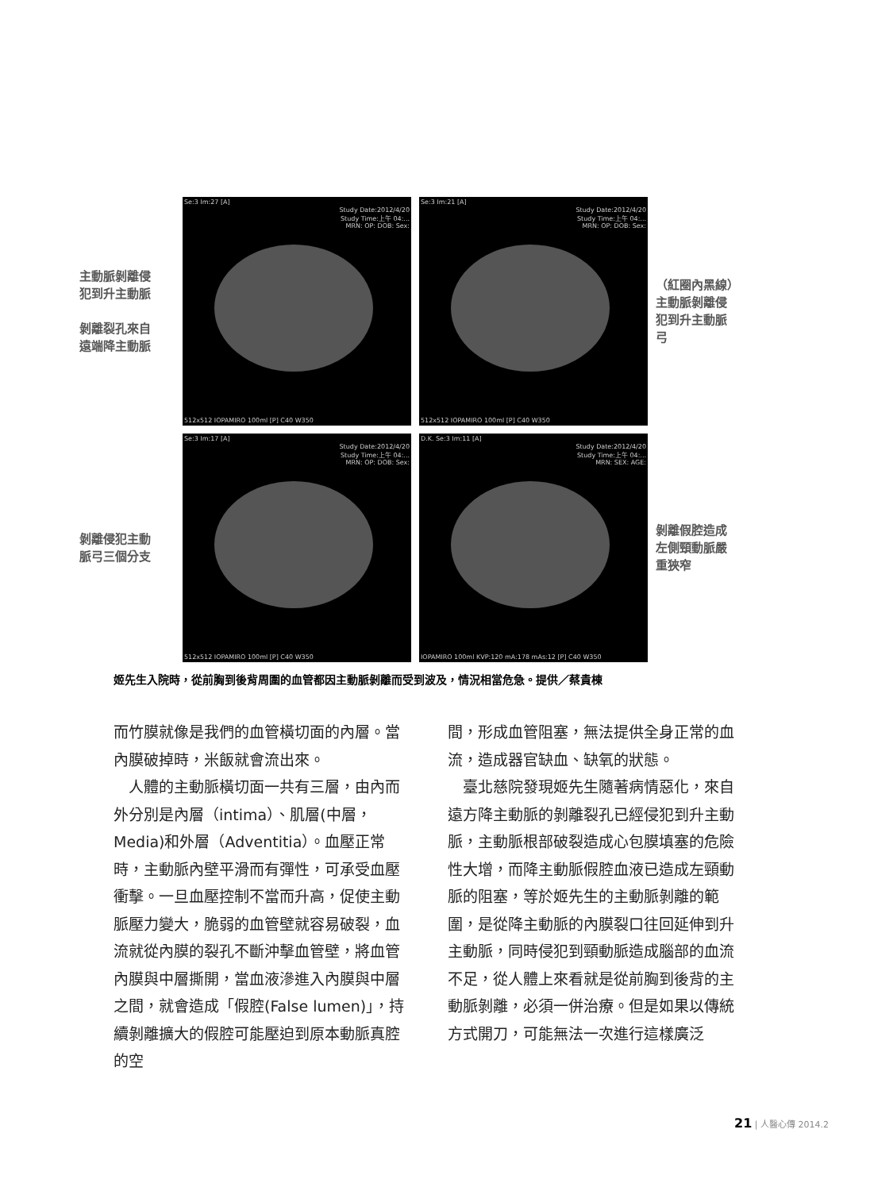主動脈剝離侵
犯到升主動脈
剝離裂孔來自
遠端降主動脈
Se:3 Im:27 [A]
Study Date:2012/4/20
Study Time:上午 04:...
MRN: OP: DOB: Sex:
512x512 IOPAMIRO 100ml [P] C40 W350
Se:3 Im:21 [A]
Study Date:2012/4/20
Study Time:上午 04:...
MRN: OP: DOB: Sex:
512x512 IOPAMIRO 100ml [P] C40 W350
（紅圈內黑線）
主動脈剝離侵
犯到升主動脈
弓
剝離侵犯主動
脈弓三個分支
Se:3 Im:17 [A]
Study Date:2012/4/20
Study Time:上午 04:...
MRN: OP: DOB: Sex:
512x512 IOPAMIRO 100ml [P] C40 W350
D.K. Se:3 Im:11 [A]
Study Date:2012/4/20
Study Time:上午 04:...
MRN: SEX: AGE:
IOPAMIRO 100ml KVP:120 mA:178 mAs:12 [P] C40 W350
剝離假腔造成
左側頸動脈嚴
重狹窄
姬先生入院時，從前胸到後背周圍的血管都因主動脈剝離而受到波及，情況相當危急。提供／蔡貴棟
而竹膜就像是我們的血管橫切面的內層。當內膜破掉時，米飯就會流出來。
　人體的主動脈橫切面一共有三層，由內而外分別是內層（intima）、肌層(中層，Media)和外層（Adventitia）。血壓正常時，主動脈內壁平滑而有彈性，可承受血壓衝擊。一旦血壓控制不當而升高，促使主動脈壓力變大，脆弱的血管壁就容易破裂，血流就從內膜的裂孔不斷沖擊血管壁，將血管內膜與中層撕開，當血液滲進入內膜與中層之間，就會造成「假腔(False lumen)」，持續剝離擴大的假腔可能壓迫到原本動脈真腔的空
間，形成血管阻塞，無法提供全身正常的血流，造成器官缺血、缺氧的狀態。
　臺北慈院發現姬先生隨著病情惡化，來自遠方降主動脈的剝離裂孔已經侵犯到升主動脈，主動脈根部破裂造成心包膜填塞的危險性大增，而降主動脈假腔血液已造成左頸動脈的阻塞，等於姬先生的主動脈剝離的範圍，是從降主動脈的內膜裂口往回延伸到升主動脈，同時侵犯到頸動脈造成腦部的血流不足，從人體上來看就是從前胸到後背的主動脈剝離，必須一併治療。但是如果以傳統方式開刀，可能無法一次進行這樣廣泛
21 | 人醫心傳 2014.2